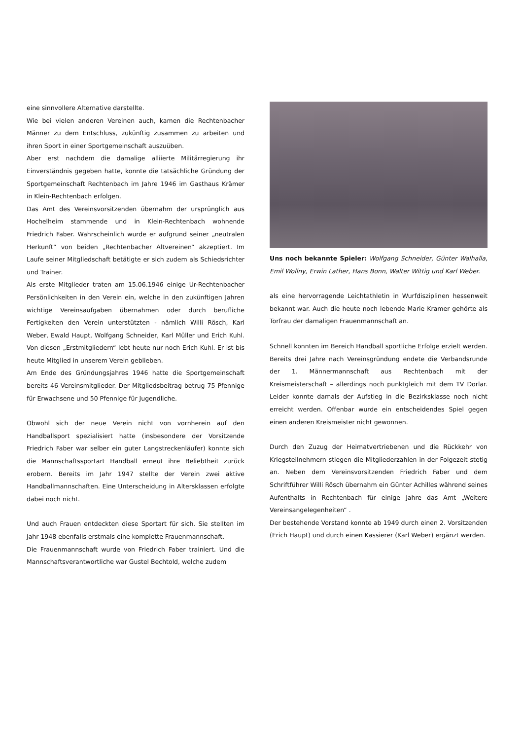eine sinnvollere Alternative darstellte.
Wie bei vielen anderen Vereinen auch, kamen die Rechtenbacher Männer zu dem Entschluss, zukünftig zusammen zu arbeiten und ihren Sport in einer Sportgemeinschaft auszuüben.
Aber erst nachdem die damalige alliierte Militärregierung ihr Einverständnis gegeben hatte, konnte die tatsächliche Gründung der Sportgemeinschaft Rechtenbach im Jahre 1946 im Gasthaus Krämer in Klein-Rechtenbach erfolgen.
Das Amt des Vereinsvorsitzenden übernahm der ursprünglich aus Hochelheim stammende und in Klein-Rechtenbach wohnende Friedrich Faber. Wahrscheinlich wurde er aufgrund seiner „neutralen Herkunft“ von beiden „Rechtenbacher Altvereinen“ akzeptiert. Im Laufe seiner Mitgliedschaft betätigte er sich zudem als Schiedsrichter und Trainer.
Als erste Mitglieder traten am 15.06.1946 einige Ur-Rechtenbacher Persönlichkeiten in den Verein ein, welche in den zukünftigen Jahren wichtige Vereinsaufgaben übernahmen oder durch berufliche Fertigkeiten den Verein unterstützten - nämlich Willi Rösch, Karl Weber, Ewald Haupt, Wolfgang Schneider, Karl Müller und Erich Kuhl. Von diesen „Erstmitgliedern“ lebt heute nur noch Erich Kuhl. Er ist bis heute Mitglied in unserem Verein geblieben.
Am Ende des Gründungsjahres 1946 hatte die Sportgemeinschaft bereits 46 Vereinsmitglieder. Der Mitgliedsbeitrag betrug 75 Pfennige für Erwachsene und 50 Pfennige für Jugendliche.
Obwohl sich der neue Verein nicht von vornherein auf den Handballsport spezialisiert hatte (insbesondere der Vorsitzende Friedrich Faber war selber ein guter Langstreckenläufer) konnte sich die Mannschaftssportart Handball erneut ihre Beliebtheit zurück erobern. Bereits im Jahr 1947 stellte der Verein zwei aktive Handballmannschaften. Eine Unterscheidung in Altersklassen erfolgte dabei noch nicht.
Und auch Frauen entdeckten diese Sportart für sich. Sie stellten im Jahr 1948 ebenfalls erstmals eine komplette Frauenmannschaft.
Die Frauenmannschaft wurde von Friedrich Faber trainiert. Und die Mannschaftsverantwortliche war Gustel Bechtold, welche zudem
Uns noch bekannte Spieler: Wolfgang Schneider, Günter Walhalla, Emil Wollny, Erwin Lather, Hans Bonn, Walter Wittig und Karl Weber.
als eine hervorragende Leichtathletin in Wurfdisziplinen hessenweit bekannt war. Auch die heute noch lebende Marie Kramer gehörte als Torfrau der damaligen Frauenmannschaft an.
Schnell konnten im Bereich Handball sportliche Erfolge erzielt werden. Bereits drei Jahre nach Vereinsgründung endete die Verbandsrunde der 1. Männermannschaft aus Rechtenbach mit der Kreismeisterschaft – allerdings noch punktgleich mit dem TV Dorlar. Leider konnte damals der Aufstieg in die Bezirksklasse noch nicht erreicht werden. Offenbar wurde ein entscheidendes Spiel gegen einen anderen Kreismeister nicht gewonnen.
Durch den Zuzug der Heimatvertriebenen und die Rückkehr von Kriegsteilnehmern stiegen die Mitgliederzahlen in der Folgezeit stetig an. Neben dem Vereinsvorsitzenden Friedrich Faber und dem Schriftführer Willi Rösch übernahm ein Günter Achilles während seines Aufenthalts in Rechtenbach für einige Jahre das Amt „Weitere Vereinsangelegenheiten“ .
Der bestehende Vorstand konnte ab 1949 durch einen 2. Vorsitzenden (Erich Haupt) und durch einen Kassierer (Karl Weber) ergänzt werden.